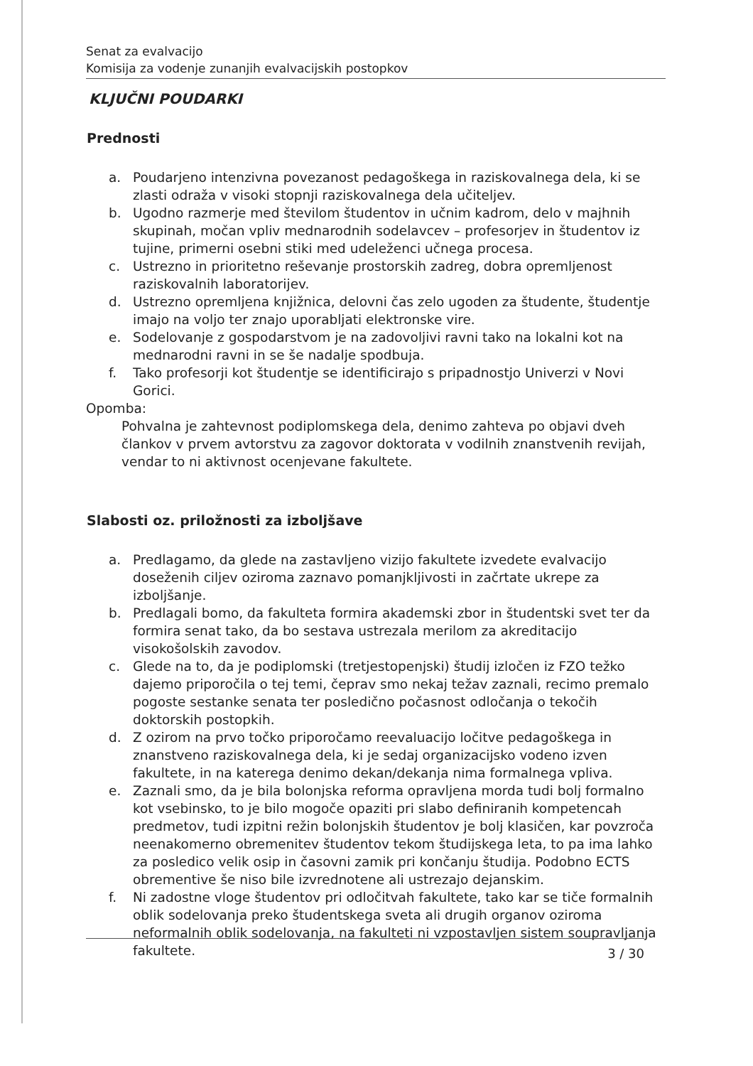Senat za evalvacijo
Komisija za vodenje zunanjih evalvacijskih postopkov
KLJUČNI POUDARKI
Prednosti
a. Poudarjeno intenzivna povezanost pedagoškega in raziskovalnega dela, ki se zlasti odraža v visoki stopnji raziskovalnega dela učiteljev.
b. Ugodno razmerje med številom študentov in učnim kadrom, delo v majhnih skupinah, močan vpliv mednarodnih sodelavcev – profesorjev in študentov iz tujine, primerni osebni stiki med udeleženci učnega procesa.
c. Ustrezno in prioritetno reševanje prostorskih zadreg, dobra opremljenost raziskovalnih laboratorijev.
d. Ustrezno opremljena knjižnica, delovni čas zelo ugoden za študente, študentje imajo na voljo ter znajo uporabljati elektronske vire.
e. Sodelovanje z gospodarstvom je na zadovoljivi ravni tako na lokalni kot na mednarodni ravni in se še nadalje spodbuja.
f. Tako profesorji kot študentje se identificirajo s pripadnostjo Univerzi v Novi Gorici.
Opomba:
Pohvalna je zahtevnost podiplomskega dela, denimo zahteva po objavi dveh člankov v prvem avtorstvu za zagovor doktorata v vodilnih znanstvenih revijah, vendar to ni aktivnost ocenjevane fakultete.
Slabosti oz. priložnosti za izboljšave
a. Predlagamo, da glede na zastavljeno vizijo fakultete izvedete evalvacijo doseženih ciljev oziroma zaznavo pomanjkljivosti in začrtate ukrepe za izboljšanje.
b. Predlagali bomo, da fakulteta formira akademski zbor in študentski svet ter da formira senat tako, da bo sestava ustrezala merilom za akreditacijo visokošolskih zavodov.
c. Glede na to, da je podiplomski (tretjestopenjski) študij izločen iz FZO težko dajemo priporočila o tej temi, čeprav smo nekaj težav zaznali, recimo premalo pogoste sestanke senata ter posledično počasnost odločanja o tekočih doktorskih postopkih.
d. Z ozirom na prvo točko priporočamo reevaluacijo ločitve pedagoškega in znanstveno raziskovalnega dela, ki je sedaj organizacijsko vodeno izven fakultete, in na katerega denimo dekan/dekanja nima formalnega vpliva.
e. Zaznali smo, da je bila bolonjska reforma opravljena morda tudi bolj formalno kot vsebinsko, to je bilo mogoče opaziti pri slabo definiranih kompetencah predmetov, tudi izpitni režin bolonjskih študentov je bolj klasičen, kar povzroča neenakomerno obremenitev študentov tekom študijskega leta, to pa ima lahko za posledico velik osip in časovni zamik pri končanju študija. Podobno ECTS obrementive še niso bile izvrednotene ali ustrezajo dejanskim.
f. Ni zadostne vloge študentov pri odločitvah fakultete, tako kar se tiče formalnih oblik sodelovanja preko študentskega sveta ali drugih organov oziroma neformalnih oblik sodelovanja, na fakulteti ni vzpostavljen sistem soupravljanja fakultete.
3 / 30